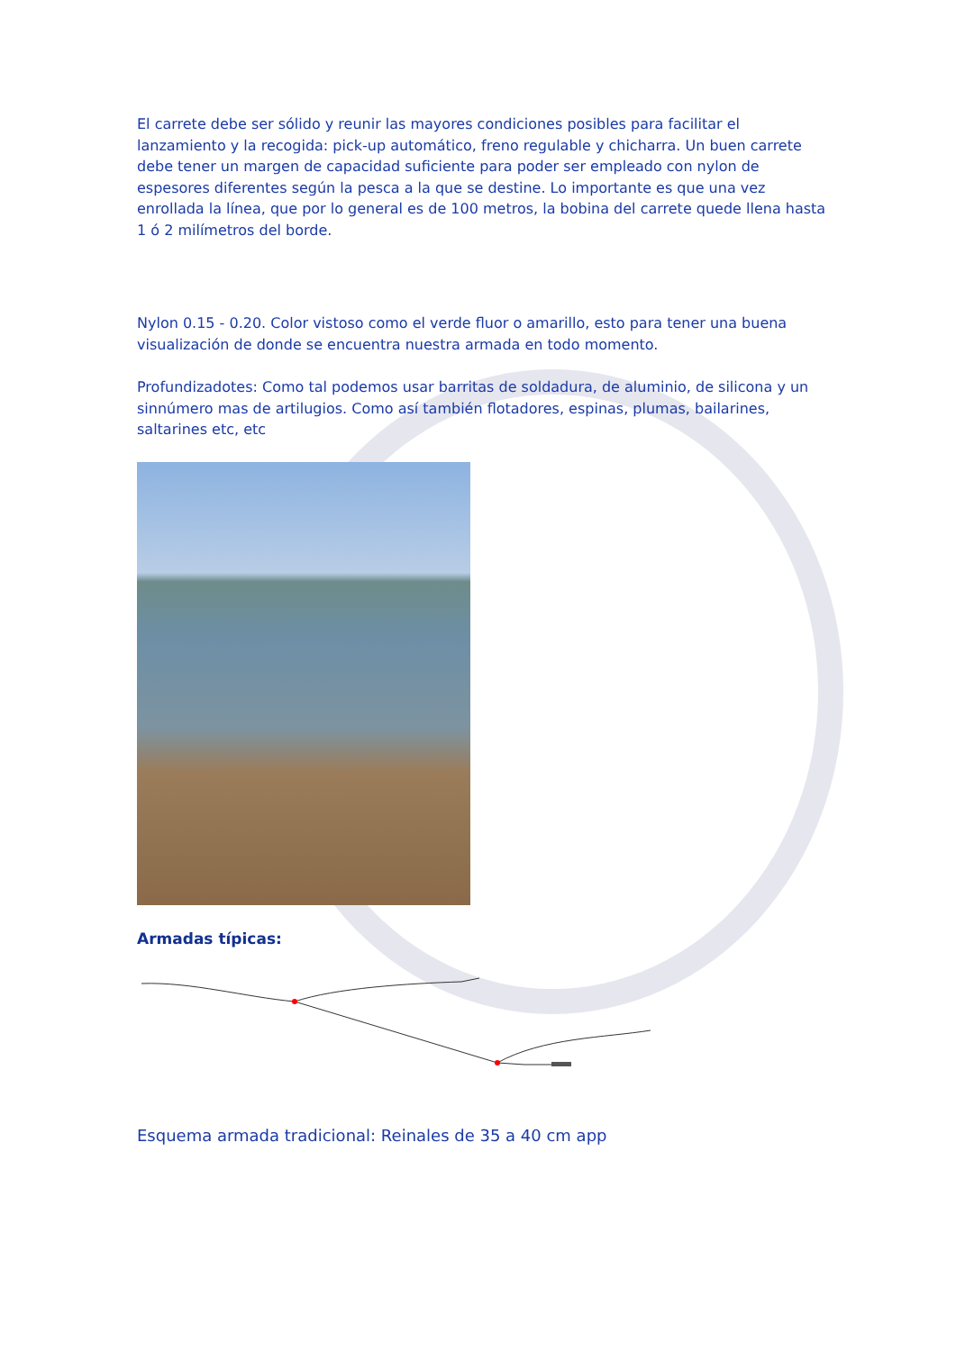El carrete debe ser sólido y reunir las mayores condiciones posibles para facilitar el lanzamiento y la recogida: pick-up automático, freno regulable y chicharra. Un buen carrete debe tener un margen de capacidad suficiente para poder ser empleado con nylon de espesores diferentes según la pesca a la que se destine. Lo importante es que una vez enrollada la línea, que por lo general es de 100 metros, la bobina del carrete quede llena hasta 1 ó 2 milímetros del borde.
Nylon 0.15 - 0.20. Color vistoso como el verde fluor o amarillo, esto para tener una buena visualización de donde se encuentra nuestra armada en todo momento.
Profundizadotes: Como tal podemos usar barritas de soldadura, de aluminio, de silicona y un sinnúmero mas de artilugios. Como así también flotadores, espinas, plumas, bailarines, saltarines etc, etc
Armadas típicas:
Esquema armada tradicional: Reinales de 35 a 40 cm app